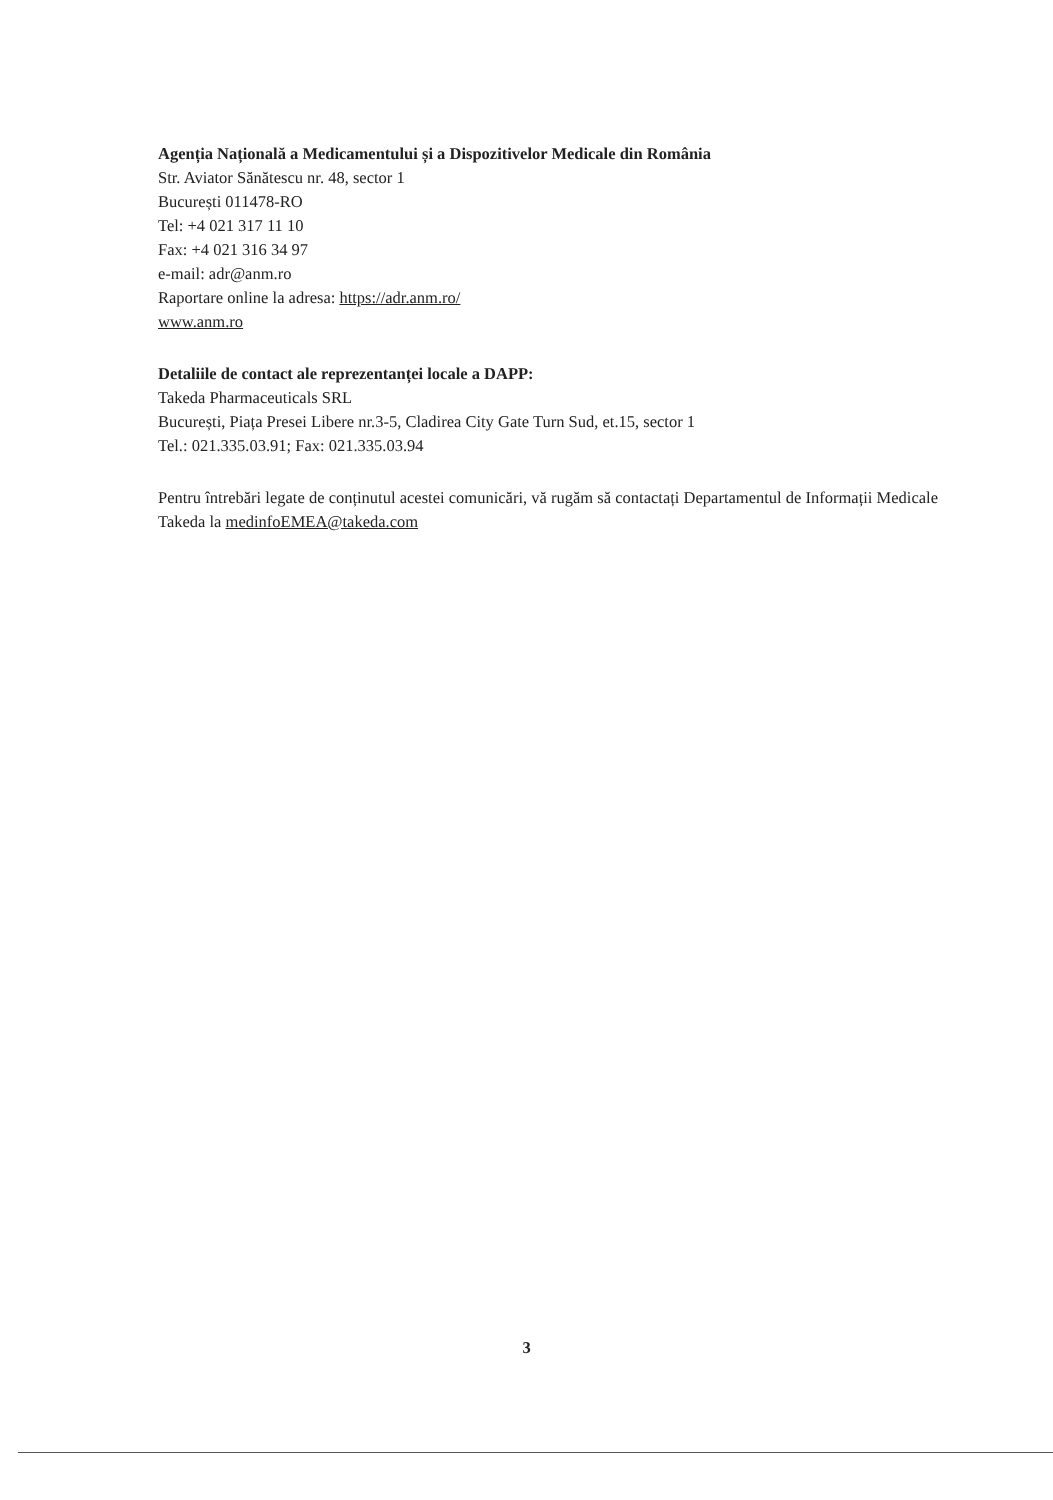Agenția Națională a Medicamentului și a Dispozitivelor Medicale din România
Str. Aviator Sănătescu nr. 48, sector 1
București 011478-RO
Tel: +4 021 317 11 10
Fax: +4 021 316 34 97
e-mail: adr@anm.ro
Raportare online la adresa: https://adr.anm.ro/
www.anm.ro
Detaliile de contact ale reprezentanței locale a DAPP:
Takeda Pharmaceuticals SRL
București, Piața Presei Libere nr.3-5, Cladirea City Gate Turn Sud, et.15, sector 1
Tel.: 021.335.03.91; Fax: 021.335.03.94
Pentru întrebări legate de conținutul acestei comunicări, vă rugăm să contactați Departamentul de Informații Medicale Takeda la medinfoEMEA@takeda.com
3